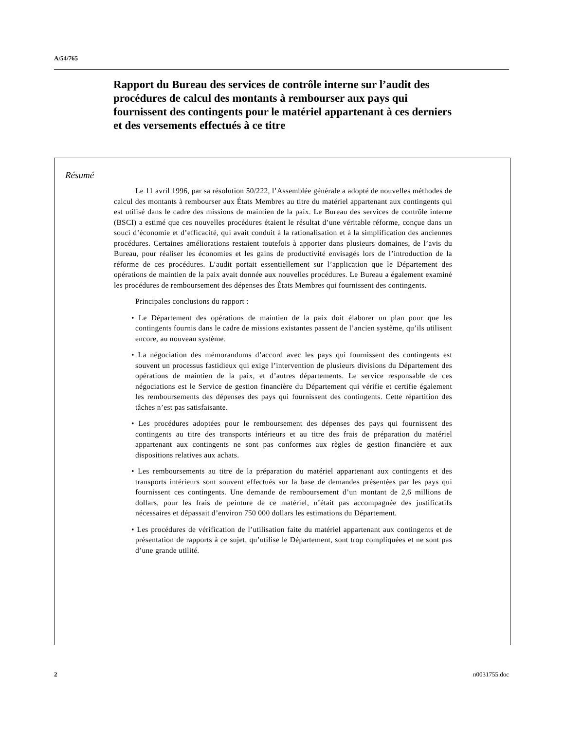A/54/765
Rapport du Bureau des services de contrôle interne sur l’audit des procédures de calcul des montants à rembourser aux pays qui fournissent des contingents pour le matériel appartenant à ces derniers et des versements effectués à ce titre
Résumé
Le 11 avril 1996, par sa résolution 50/222, l’Assemblée générale a adopté de nouvelles méthodes de calcul des montants à rembourser aux États Membres au titre du matériel appartenant aux contingents qui est utilisé dans le cadre des missions de maintien de la paix. Le Bureau des services de contrôle interne (BSCI) a estimé que ces nouvelles procédures étaient le résultat d’une véritable réforme, conçue dans un souci d’économie et d’efficacité, qui avait conduit à la rationalisation et à la simplification des anciennes procédures. Certaines améliorations restaient toutefois à apporter dans plusieurs domaines, de l’avis du Bureau, pour réaliser les économies et les gains de productivité envisagés lors de l’introduction de la réforme de ces procédures. L’audit portait essentiellement sur l’application que le Département des opérations de maintien de la paix avait donnée aux nouvelles procédures. Le Bureau a également examiné les procédures de remboursement des dépenses des États Membres qui fournissent des contingents.
Principales conclusions du rapport :
• Le Département des opérations de maintien de la paix doit élaborer un plan pour que les contingents fournis dans le cadre de missions existantes passent de l’ancien système, qu’ils utilisent encore, au nouveau système.
• La négociation des mémorandums d’accord avec les pays qui fournissent des contingents est souvent un processus fastidieux qui exige l’intervention de plusieurs divisions du Département des opérations de maintien de la paix, et d’autres départements. Le service responsable de ces négociations est le Service de gestion financière du Département qui vérifie et certifie également les remboursements des dépenses des pays qui fournissent des contingents. Cette répartition des tâches n’est pas satisfaisante.
• Les procédures adoptées pour le remboursement des dépenses des pays qui fournissent des contingents au titre des transports intérieurs et au titre des frais de préparation du matériel appartenant aux contingents ne sont pas conformes aux règles de gestion financière et aux dispositions relatives aux achats.
• Les remboursements au titre de la préparation du matériel appartenant aux contingents et des transports intérieurs sont souvent effectués sur la base de demandes présentées par les pays qui fournissent ces contingents. Une demande de remboursement d’un montant de 2,6 millions de dollars, pour les frais de peinture de ce matériel, n’était pas accompagnée des justificatifs nécessaires et dépassait d’environ 750 000 dollars les estimations du Département.
• Les procédures de vérification de l’utilisation faite du matériel appartenant aux contingents et de présentation de rapports à ce sujet, qu’utilise le Département, sont trop compliquées et ne sont pas d’une grande utilité.
2 n0031755.doc